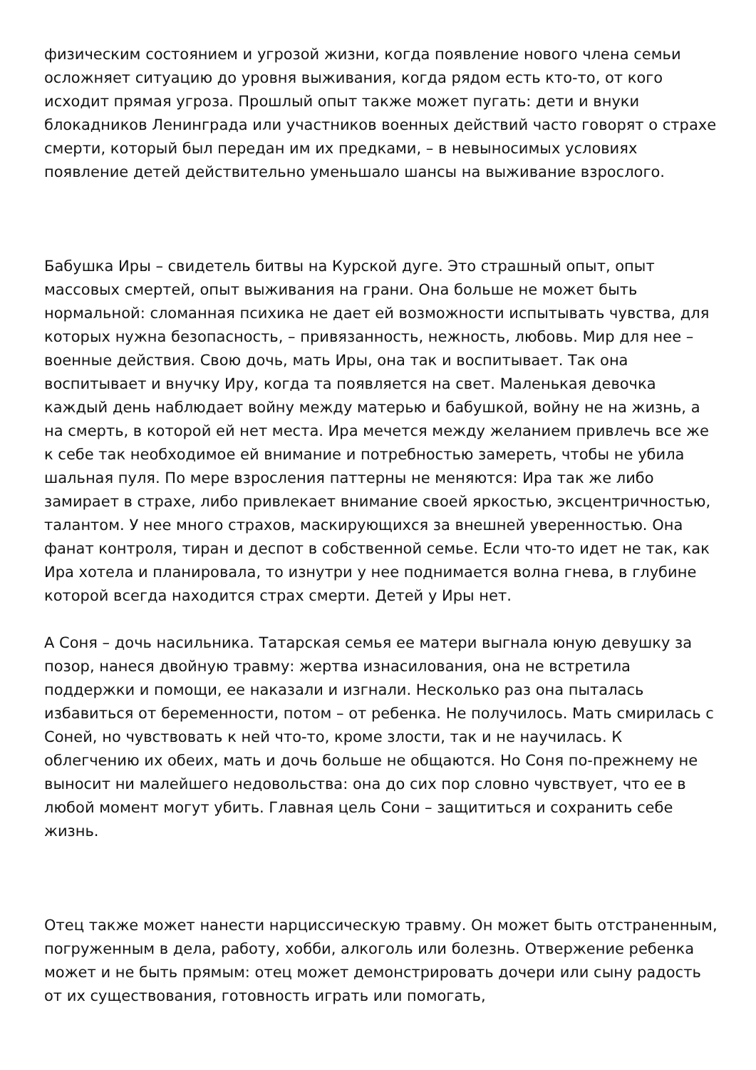физическим состоянием и угрозой жизни, когда появление нового члена семьи осложняет ситуацию до уровня выживания, когда рядом есть кто-то, от кого исходит прямая угроза. Прошлый опыт также может пугать: дети и внуки блокадников Ленинграда или участников военных действий часто говорят о страхе смерти, который был передан им их предками, – в невыносимых условиях появление детей действительно уменьшало шансы на выживание взрослого.
Бабушка Иры – свидетель битвы на Курской дуге. Это страшный опыт, опыт массовых смертей, опыт выживания на грани. Она больше не может быть нормальной: сломанная психика не дает ей возможности испытывать чувства, для которых нужна безопасность, – привязанность, нежность, любовь. Мир для нее – военные действия. Свою дочь, мать Иры, она так и воспитывает. Так она воспитывает и внучку Иру, когда та появляется на свет. Маленькая девочка каждый день наблюдает войну между матерью и бабушкой, войну не на жизнь, а на смерть, в которой ей нет места. Ира мечется между желанием привлечь все же к себе так необходимое ей внимание и потребностью замереть, чтобы не убила шальная пуля. По мере взросления паттерны не меняются: Ира так же либо замирает в страхе, либо привлекает внимание своей яркостью, эксцентричностью, талантом. У нее много страхов, маскирующихся за внешней уверенностью. Она фанат контроля, тиран и деспот в собственной семье. Если что-то идет не так, как Ира хотела и планировала, то изнутри у нее поднимается волна гнева, в глубине которой всегда находится страх смерти. Детей у Иры нет.
А Соня – дочь насильника. Татарская семья ее матери выгнала юную девушку за позор, нанеся двойную травму: жертва изнасилования, она не встретила поддержки и помощи, ее наказали и изгнали. Несколько раз она пыталась избавиться от беременности, потом – от ребенка. Не получилось. Мать смирилась с Соней, но чувствовать к ней что-то, кроме злости, так и не научилась. К облегчению их обеих, мать и дочь больше не общаются. Но Соня по-прежнему не выносит ни малейшего недовольства: она до сих пор словно чувствует, что ее в любой момент могут убить. Главная цель Сони – защититься и сохранить себе жизнь.
Отец также может нанести нарциссическую травму. Он может быть отстраненным, погруженным в дела, работу, хобби, алкоголь или болезнь. Отвержение ребенка может и не быть прямым: отец может демонстрировать дочери или сыну радость от их существования, готовность играть или помогать,